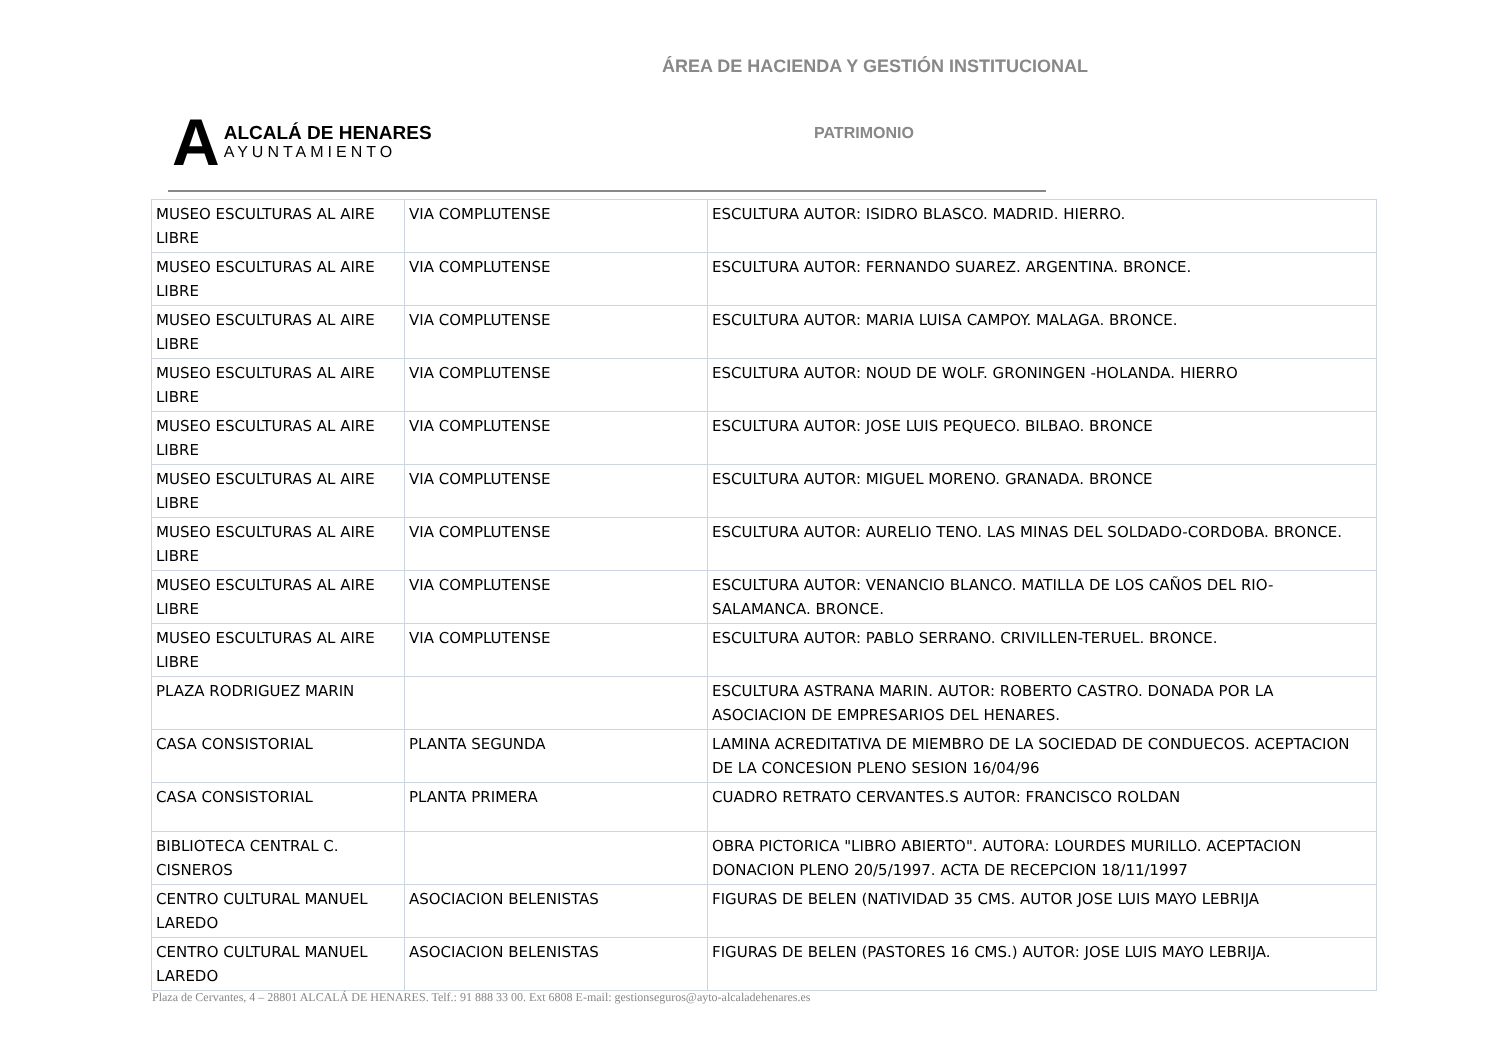ÁREA DE HACIENDA Y GESTIÓN INSTITUCIONAL
A
ALCALÁ DE HENARES
AYUNTAMIENTO
PATRIMONIO
| MUSEO ESCULTURAS AL AIRE LIBRE | VIA COMPLUTENSE | ESCULTURA AUTOR: ISIDRO BLASCO. MADRID. HIERRO. |
| MUSEO ESCULTURAS AL AIRE LIBRE | VIA COMPLUTENSE | ESCULTURA AUTOR: FERNANDO SUAREZ. ARGENTINA. BRONCE. |
| MUSEO ESCULTURAS AL AIRE LIBRE | VIA COMPLUTENSE | ESCULTURA AUTOR: MARIA LUISA CAMPOY. MALAGA. BRONCE. |
| MUSEO ESCULTURAS AL AIRE LIBRE | VIA COMPLUTENSE | ESCULTURA AUTOR: NOUD DE WOLF. GRONINGEN -HOLANDA. HIERRO |
| MUSEO ESCULTURAS AL AIRE LIBRE | VIA COMPLUTENSE | ESCULTURA AUTOR: JOSE LUIS PEQUECO. BILBAO. BRONCE |
| MUSEO ESCULTURAS AL AIRE LIBRE | VIA COMPLUTENSE | ESCULTURA AUTOR: MIGUEL MORENO. GRANADA. BRONCE |
| MUSEO ESCULTURAS AL AIRE LIBRE | VIA COMPLUTENSE | ESCULTURA AUTOR: AURELIO TENO. LAS MINAS DEL SOLDADO-CORDOBA. BRONCE. |
| MUSEO ESCULTURAS AL AIRE LIBRE | VIA COMPLUTENSE | ESCULTURA AUTOR: VENANCIO BLANCO. MATILLA DE LOS CAÑOS DEL RIO-SALAMANCA. BRONCE. |
| MUSEO ESCULTURAS AL AIRE LIBRE | VIA COMPLUTENSE | ESCULTURA AUTOR: PABLO SERRANO. CRIVILLEN-TERUEL. BRONCE. |
| PLAZA RODRIGUEZ MARIN | | ESCULTURA ASTRANA MARIN. AUTOR: ROBERTO CASTRO. DONADA POR LA ASOCIACION DE EMPRESARIOS DEL HENARES. |
| CASA CONSISTORIAL | PLANTA SEGUNDA | LAMINA ACREDITATIVA DE MIEMBRO DE LA SOCIEDAD DE CONDUECOS. ACEPTACION DE LA CONCESION PLENO SESION 16/04/96 |
| CASA CONSISTORIAL | PLANTA PRIMERA | CUADRO RETRATO CERVANTES.S AUTOR: FRANCISCO ROLDAN |
| BIBLIOTECA CENTRAL C. CISNEROS | | OBRA PICTORICA "LIBRO ABIERTO". AUTORA: LOURDES MURILLO. ACEPTACION DONACION PLENO 20/5/1997. ACTA DE RECEPCION 18/11/1997 |
| CENTRO CULTURAL MANUEL LAREDO | ASOCIACION BELENISTAS | FIGURAS DE BELEN (NATIVIDAD 35 CMS. AUTOR JOSE LUIS MAYO LEBRIJA |
| CENTRO CULTURAL MANUEL LAREDO | ASOCIACION BELENISTAS | FIGURAS DE BELEN (PASTORES 16 CMS.) AUTOR: JOSE LUIS MAYO LEBRIJA. |
Plaza de Cervantes, 4 – 28801 ALCALÁ DE HENARES. Telf.: 91 888 33 00. Ext 6808 E-mail: gestionseguros@ayto-alcaladehenares.es